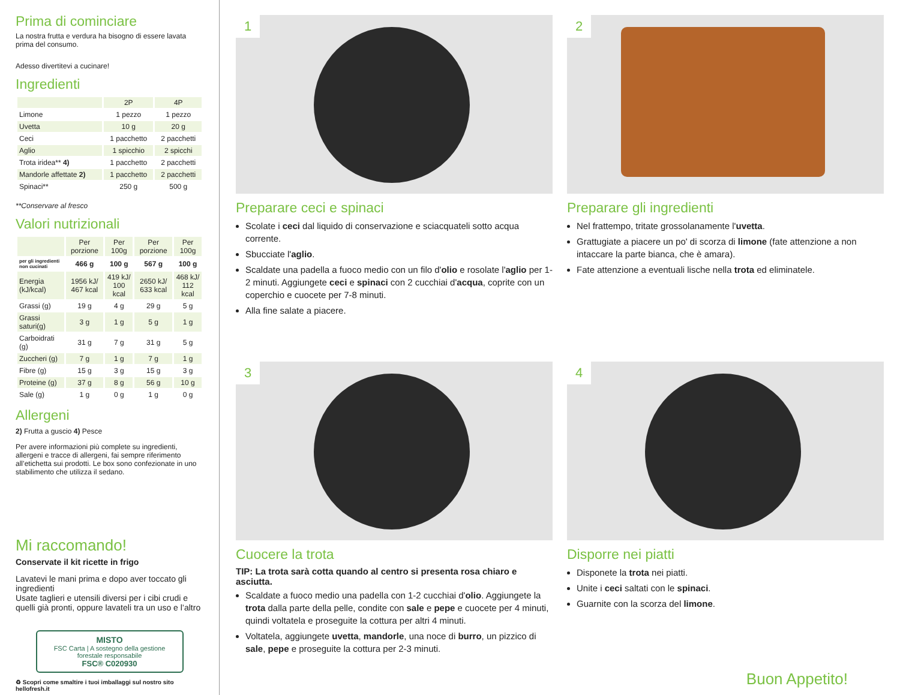Prima di cominciare
La nostra frutta e verdura ha bisogno di essere lavata prima del consumo.
Adesso divertitevi a cucinare!
Ingredienti
| | 2P | 4P |
| --- | --- | --- |
| Limone | 1 pezzo | 1 pezzo |
| Uvetta | 10 g | 20 g |
| Ceci | 1 pacchetto | 2 pacchetti |
| Aglio | 1 spicchio | 2 spicchi |
| Trota iridea** 4) | 1 pacchetto | 2 pacchetti |
| Mandorle affettate 2) | 1 pacchetto | 2 pacchetti |
| Spinaci** | 250 g | 500 g |
**Conservare al fresco
Valori nutrizionali
| | Per porzione | Per 100g | Per porzione | Per 100g |
| --- | --- | --- | --- | --- |
| per gli ingredienti non cucinati | 466 g | 100 g | 567 g | 100 g |
| Energia (kJ/kcal) | 1956 kJ/ 467 kcal | 419 kJ/ 100 kcal | 2650 kJ/ 633 kcal | 468 kJ/ 112 kcal |
| Grassi (g) | 19 g | 4 g | 29 g | 5 g |
| Grassi saturi(g) | 3 g | 1 g | 5 g | 1 g |
| Carboidrati (g) | 31 g | 7 g | 31 g | 5 g |
| Zuccheri (g) | 7 g | 1 g | 7 g | 1 g |
| Fibre (g) | 15 g | 3 g | 15 g | 3 g |
| Proteine (g) | 37 g | 8 g | 56 g | 10 g |
| Sale (g) | 1 g | 0 g | 1 g | 0 g |
Allergeni
2) Frutta a guscio 4) Pesce
Per avere informazioni più complete su ingredienti, allergeni e tracce di allergeni, fai sempre riferimento all’etichetta sui prodotti. Le box sono confezionate in uno stabilimento che utilizza il sedano.
Mi raccomando!
Conservate il kit ricette in frigo
Lavatevi le mani prima e dopo aver toccato gli ingredienti
Usate taglieri e utensili diversi per i cibi crudi e quelli già pronti, oppure lavateli tra un uso e l’altro
MISTO
FSC Carta | A sostegno della gestione forestale responsabile
FSC® C020930
♻ Scopri come smaltire i tuoi imballaggi sul nostro sito hellofresh.it
1
Preparare ceci e spinaci
Scolate i ceci dal liquido di conservazione e sciacquateli sotto acqua corrente.
Sbucciate l'aglio.
Scaldate una padella a fuoco medio con un filo d'olio e rosolate l'aglio per 1-2 minuti. Aggiungete ceci e spinaci con 2 cucchiai d'acqua, coprite con un coperchio e cuocete per 7-8 minuti.
Alla fine salate a piacere.
2
Preparare gli ingredienti
Nel frattempo, tritate grossolanamente l'uvetta.
Grattugiate a piacere un po' di scorza di limone (fate attenzione a non intaccare la parte bianca, che è amara).
Fate attenzione a eventuali lische nella trota ed eliminatele.
3
Cuocere la trota
TIP: La trota sarà cotta quando al centro si presenta rosa chiaro e asciutta.
Scaldate a fuoco medio una padella con 1-2 cucchiai d'olio. Aggiungete la trota dalla parte della pelle, condite con sale e pepe e cuocete per 4 minuti, quindi voltatela e proseguite la cottura per altri 4 minuti.
Voltatela, aggiungete uvetta, mandorle, una noce di burro, un pizzico di sale, pepe e proseguite la cottura per 2-3 minuti.
4
Disporre nei piatti
Disponete la trota nei piatti.
Unite i ceci saltati con le spinaci.
Guarnite con la scorza del limone.
Buon Appetito!